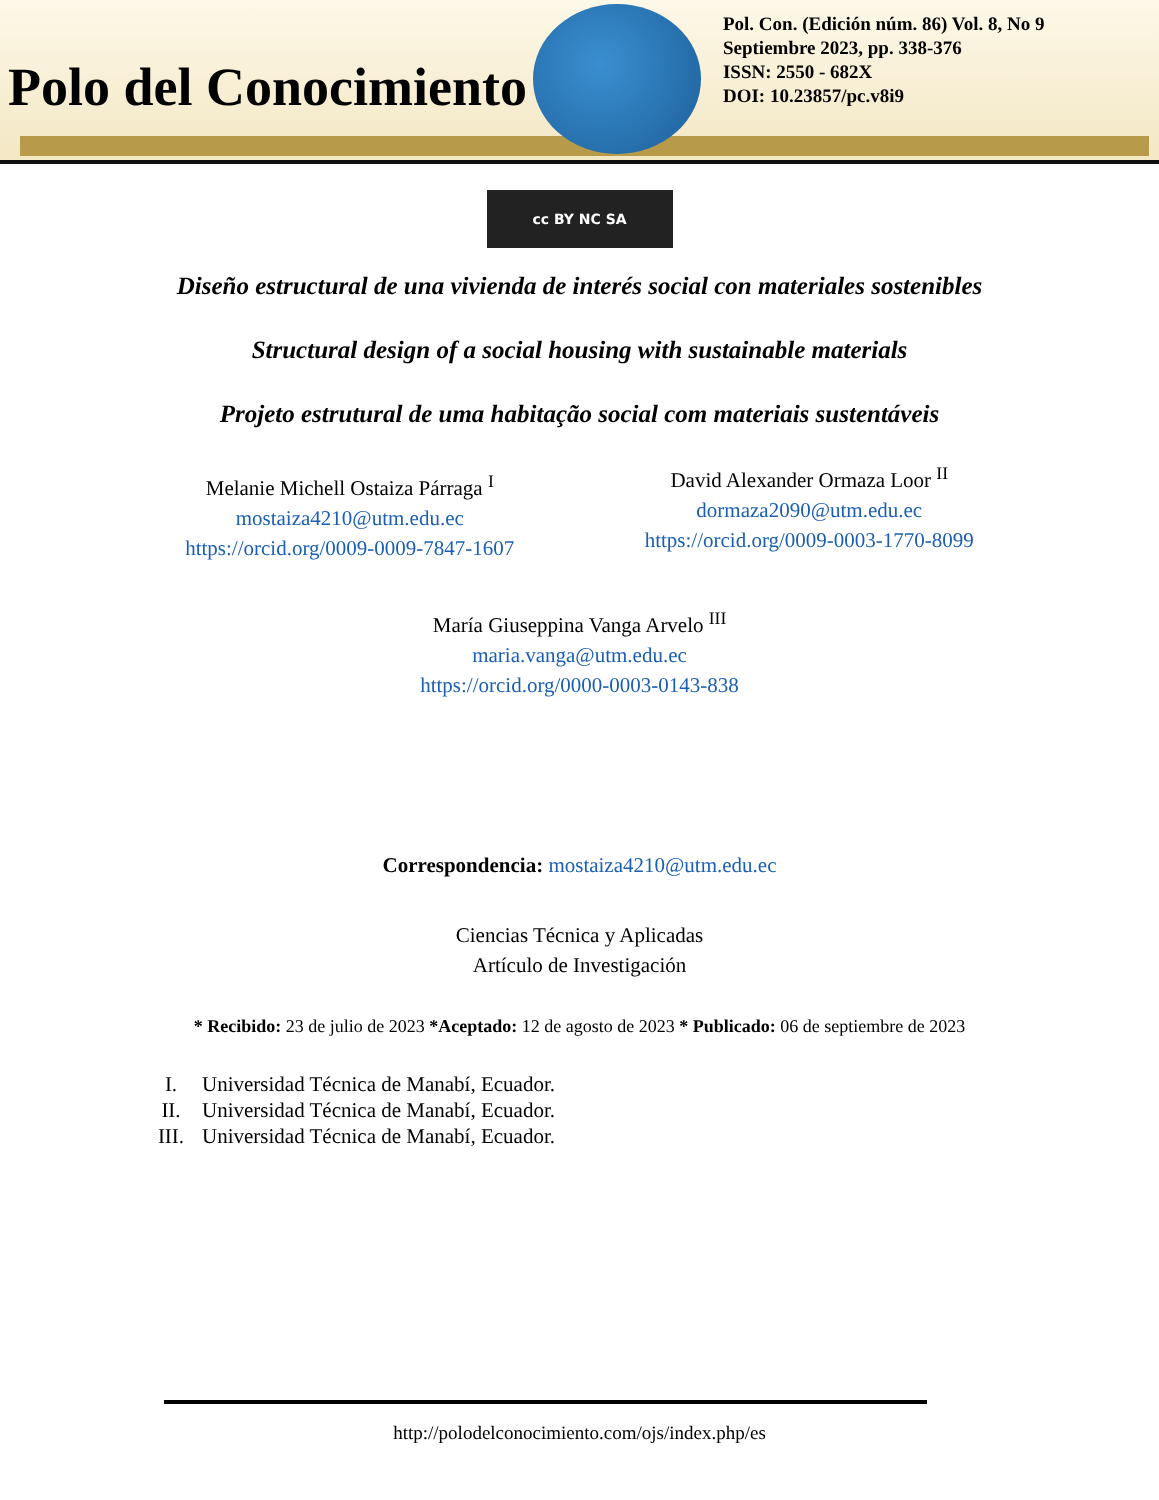Polo del Conocimiento
Pol. Con. (Edición núm. 86) Vol. 8, No 9
Septiembre 2023, pp. 338-376
ISSN: 2550 - 682X
DOI: 10.23857/pc.v8i9
cc BY NC SA
Diseño estructural de una vivienda de interés social con materiales sostenibles
Structural design of a social housing with sustainable materials
Projeto estrutural de uma habitação social com materiais sustentáveis
Melanie Michell Ostaiza Párraga <sup>I</sup>
mostaiza4210@utm.edu.ec
https://orcid.org/0009-0009-7847-1607
David Alexander Ormaza Loor <sup>II</sup>
dormaza2090@utm.edu.ec
https://orcid.org/0009-0003-1770-8099
María Giuseppina Vanga Arvelo <sup>III</sup>
maria.vanga@utm.edu.ec
https://orcid.org/0000-0003-0143-838
Correspondencia: mostaiza4210@utm.edu.ec
Ciencias Técnica y Aplicadas
Artículo de Investigación
* Recibido: 23 de julio de 2023 *Aceptado: 12 de agosto de 2023 * Publicado: 06 de septiembre de 2023
I. Universidad Técnica de Manabí, Ecuador.
II. Universidad Técnica de Manabí, Ecuador.
III. Universidad Técnica de Manabí, Ecuador.
http://polodelconocimiento.com/ojs/index.php/es